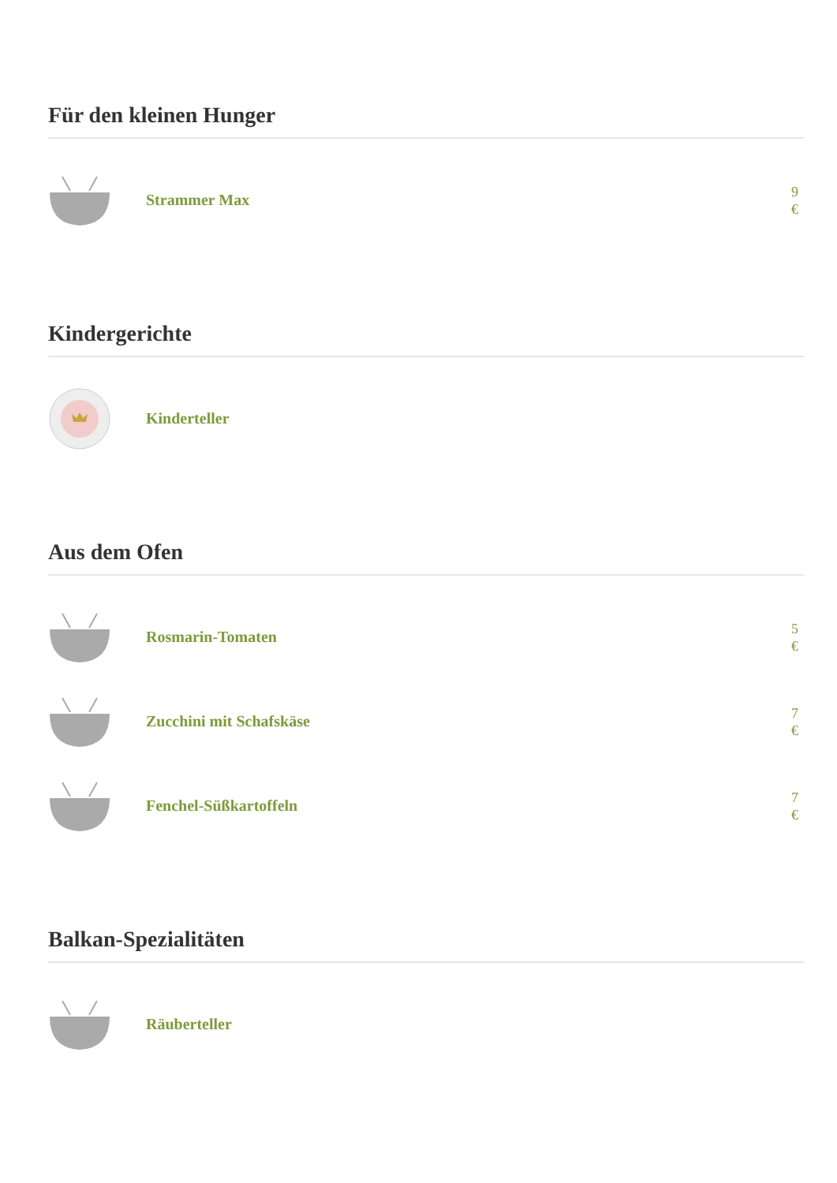Für den kleinen Hunger
Strammer Max
9 €
Kindergerichte
Kinderteller
Aus dem Ofen
Rosmarin-Tomaten
5 €
Zucchini mit Schafskäse
7 €
Fenchel-Süßkartoffeln
7 €
Balkan-Spezialitäten
Räuberteller